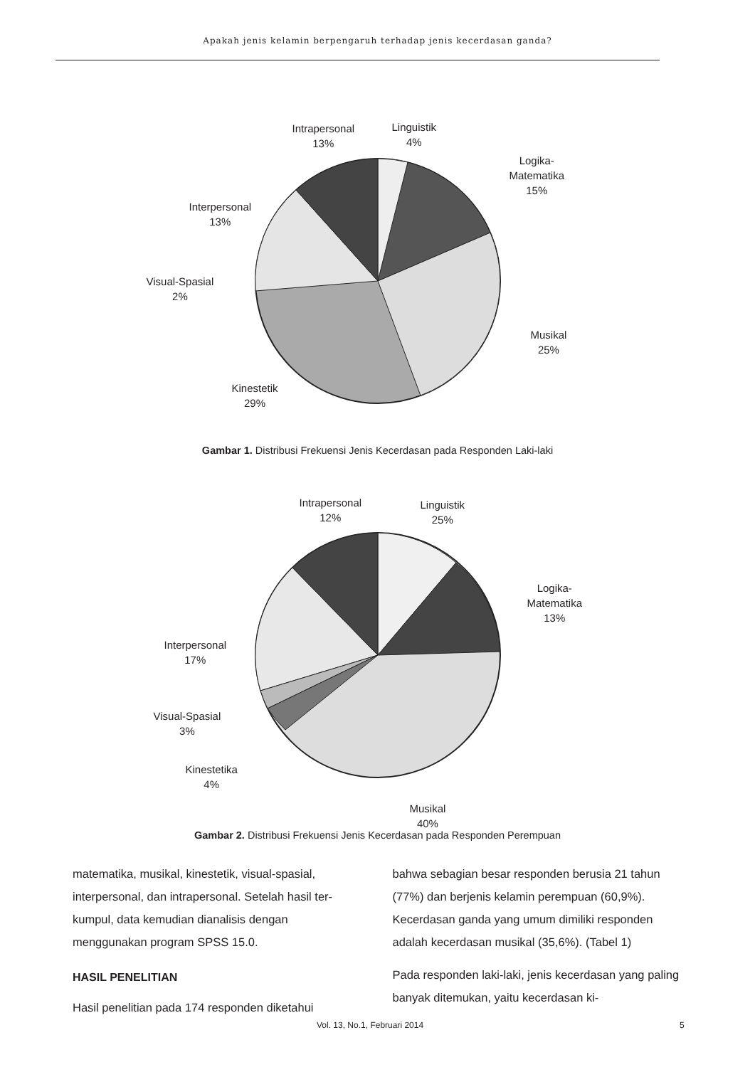Apakah jenis kelamin berpengaruh terhadap jenis kecerdasan ganda?
Intrapersonal
13%
Linguistik
4%
Logika-
Matematika
15%
Interpersonal
13%
Visual-Spasial
2%
Musikal
25%
Kinestetik
29%
Gambar 1. Distribusi Frekuensi Jenis Kecerdasan pada Responden Laki-laki
Intrapersonal
12%
Linguistik
25%
Logika-
Matematika
13%
Interpersonal
17%
Visual-Spasial
3%
Kinestetika
4%
Musikal
40%
Gambar 2. Distribusi Frekuensi Jenis Kecerdasan pada Responden Perempuan
matematika, musikal, kinestetik, visual-spasial, interpersonal, dan intrapersonal. Setelah hasil ter-kumpul, data kemudian dianalisis dengan menggunakan program SPSS 15.0.
HASIL PENELITIAN
Hasil penelitian pada 174 responden diketahui
bahwa sebagian besar responden berusia 21 tahun (77%) dan berjenis kelamin perempuan (60,9%). Kecerdasan ganda yang umum dimiliki responden adalah kecerdasan musikal (35,6%). (Tabel 1)
Pada responden laki-laki, jenis kecerdasan yang paling banyak ditemukan, yaitu kecerdasan ki-
Vol. 13, No.1, Februari 2014 5